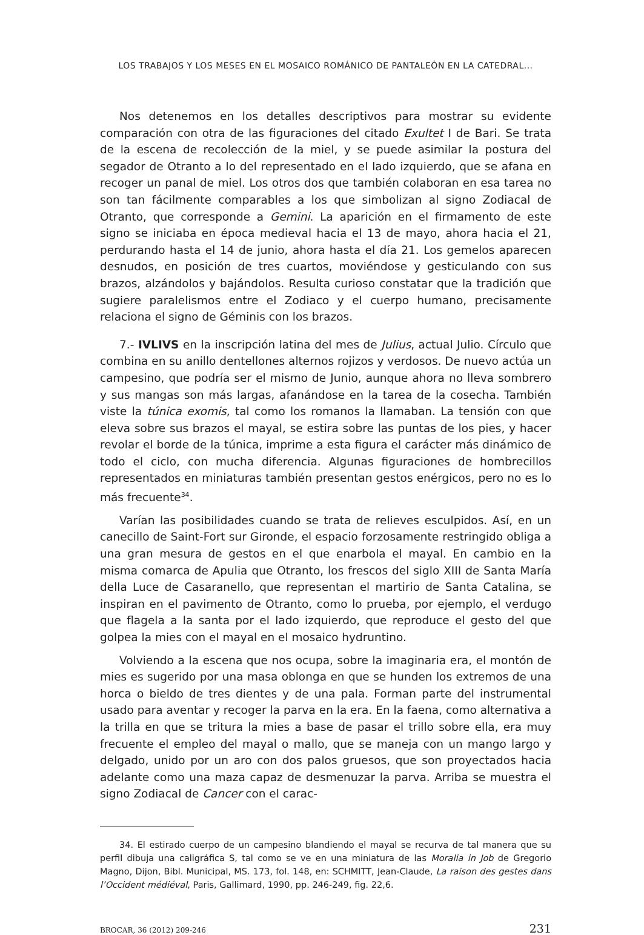LOS TRABAJOS Y LOS MESES EN EL MOSAICO ROMÁNICO DE PANTALEÓN EN LA CATEDRAL...
Nos detenemos en los detalles descriptivos para mostrar su evidente comparación con otra de las figuraciones del citado Exultet I de Bari. Se trata de la escena de recolección de la miel, y se puede asimilar la postura del segador de Otranto a lo del representado en el lado izquierdo, que se afana en recoger un panal de miel. Los otros dos que también colaboran en esa tarea no son tan fácilmente comparables a los que simbolizan al signo Zodiacal de Otranto, que corresponde a Gemini. La aparición en el firmamento de este signo se iniciaba en época medieval hacia el 13 de mayo, ahora hacia el 21, perdurando hasta el 14 de junio, ahora hasta el día 21. Los gemelos aparecen desnudos, en posición de tres cuartos, moviéndose y gesticulando con sus brazos, alzándolos y bajándolos. Resulta curioso constatar que la tradición que sugiere paralelismos entre el Zodiaco y el cuerpo humano, precisamente relaciona el signo de Géminis con los brazos.
7.- IVLIVS en la inscripción latina del mes de Julius, actual Julio. Círculo que combina en su anillo dentellones alternos rojizos y verdosos. De nuevo actúa un campesino, que podría ser el mismo de Junio, aunque ahora no lleva sombrero y sus mangas son más largas, afanándose en la tarea de la cosecha. También viste la túnica exomis, tal como los romanos la llamaban. La tensión con que eleva sobre sus brazos el mayal, se estira sobre las puntas de los pies, y hacer revolar el borde de la túnica, imprime a esta figura el carácter más dinámico de todo el ciclo, con mucha diferencia. Algunas figuraciones de hombrecillos representados en miniaturas también presentan gestos enérgicos, pero no es lo más frecuente<sup>34</sup>.
Varían las posibilidades cuando se trata de relieves esculpidos. Así, en un canecillo de Saint-Fort sur Gironde, el espacio forzosamente restringido obliga a una gran mesura de gestos en el que enarbola el mayal. En cambio en la misma comarca de Apulia que Otranto, los frescos del siglo XIII de Santa María della Luce de Casaranello, que representan el martirio de Santa Catalina, se inspiran en el pavimento de Otranto, como lo prueba, por ejemplo, el verdugo que flagela a la santa por el lado izquierdo, que reproduce el gesto del que golpea la mies con el mayal en el mosaico hydruntino.
Volviendo a la escena que nos ocupa, sobre la imaginaria era, el montón de mies es sugerido por una masa oblonga en que se hunden los extremos de una horca o bieldo de tres dientes y de una pala. Forman parte del instrumental usado para aventar y recoger la parva en la era. En la faena, como alternativa a la trilla en que se tritura la mies a base de pasar el trillo sobre ella, era muy frecuente el empleo del mayal o mallo, que se maneja con un mango largo y delgado, unido por un aro con dos palos gruesos, que son proyectados hacia adelante como una maza capaz de desmenuzar la parva. Arriba se muestra el signo Zodiacal de Cancer con el carac-
34. El estirado cuerpo de un campesino blandiendo el mayal se recurva de tal manera que su perfil dibuja una caligráfica S, tal como se ve en una miniatura de las Moralia in Job de Gregorio Magno, Dijon, Bibl. Municipal, MS. 173, fol. 148, en: SCHMITT, Jean-Claude, La raison des gestes dans l’Occident médiéval, Paris, Gallimard, 1990, pp. 246-249, fig. 22,6.
BROCAR, 36 (2012) 209-246 231